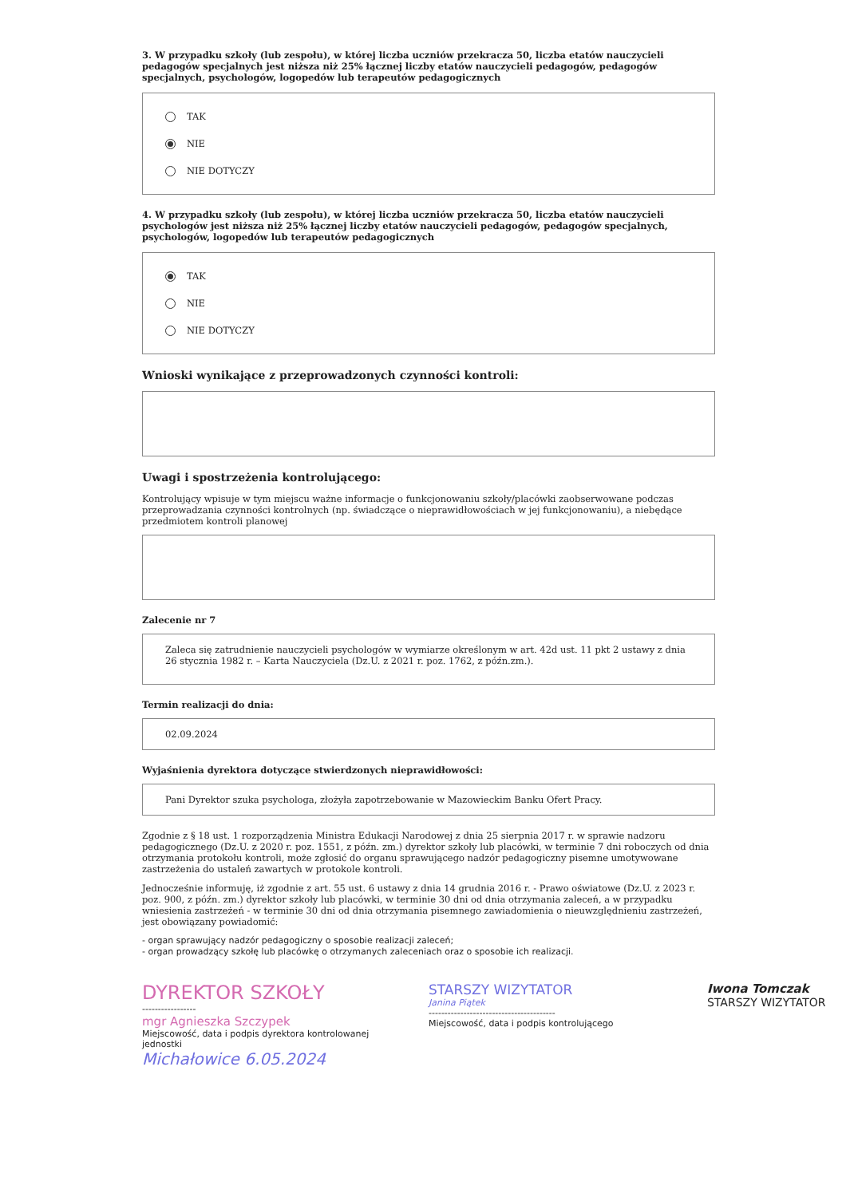3. W przypadku szkoły (lub zespołu), w której liczba uczniów przekracza 50, liczba etatów nauczycieli pedagogów specjalnych jest niższa niż 25% łącznej liczby etatów nauczycieli pedagogów, pedagogów specjalnych, psychologów, logopedów lub terapeutów pedagogicznych
TAK
NIE
NIE DOTYCZY
4. W przypadku szkoły (lub zespołu), w której liczba uczniów przekracza 50, liczba etatów nauczycieli psychologów jest niższa niż 25% łącznej liczby etatów nauczycieli pedagogów, pedagogów specjalnych, psychologów, logopedów lub terapeutów pedagogicznych
TAK
NIE
NIE DOTYCZY
Wnioski wynikające z przeprowadzonych czynności kontroli:
Uwagi i spostrzeżenia kontrolującego:
Kontrolujący wpisuje w tym miejscu ważne informacje o funkcjonowaniu szkoły/placówki zaobserwowane podczas przeprowadzania czynności kontrolnych (np. świadczące o nieprawidłowościach w jej funkcjonowaniu), a niebędące przedmiotem kontroli planowej
Zalecenie nr 7
Zaleca się zatrudnienie nauczycieli psychologów w wymiarze określonym w art. 42d ust. 11 pkt 2 ustawy z dnia 26 stycznia 1982 r. – Karta Nauczyciela (Dz.U. z 2021 r. poz. 1762, z późn.zm.).
Termin realizacji do dnia:
02.09.2024
Wyjaśnienia dyrektora dotyczące stwierdzonych nieprawidłowości:
Pani Dyrektor szuka psychologa, złożyła zapotrzebowanie w Mazowieckim Banku Ofert Pracy.
Zgodnie z § 18 ust. 1 rozporządzenia Ministra Edukacji Narodowej z dnia 25 sierpnia 2017 r. w sprawie nadzoru pedagogicznego (Dz.U. z 2020 r. poz. 1551, z późn. zm.) dyrektor szkoły lub placówki, w terminie 7 dni roboczych od dnia otrzymania protokołu kontroli, może zgłosić do organu sprawującego nadzór pedagogiczny pisemne umotywowane zastrzeżenia do ustaleń zawartych w protokole kontroli.
Jednocześnie informuję, iż zgodnie z art. 55 ust. 6 ustawy z dnia 14 grudnia 2016 r. - Prawo oświatowe (Dz.U. z 2023 r. poz. 900, z późn. zm.) dyrektor szkoły lub placówki, w terminie 30 dni od dnia otrzymania zaleceń, a w przypadku wniesienia zastrzeżeń - w terminie 30 dni od dnia otrzymania pisemnego zawiadomienia o nieuwzględnieniu zastrzeżeń, jest obowiązany powiadomić:
- organ sprawujący nadzór pedagogiczny o sposobie realizacji zaleceń;
- organ prowadzący szkołę lub placówkę o otrzymanych zaleceniach oraz o sposobie ich realizacji.
DYREKTOR SZKOŁY
-----------------
mgr Agnieszka Szczypek
Miejscowość, data i podpis dyrektora kontrolowanej jednostki
Michałowice 6.05.2024
STARSZY WIZYTATOR
Janina Piątek
----------------------------------------
Miejscowość, data i podpis kontrolującego
Iwona Tomczak
STARSZY WIZYTATOR